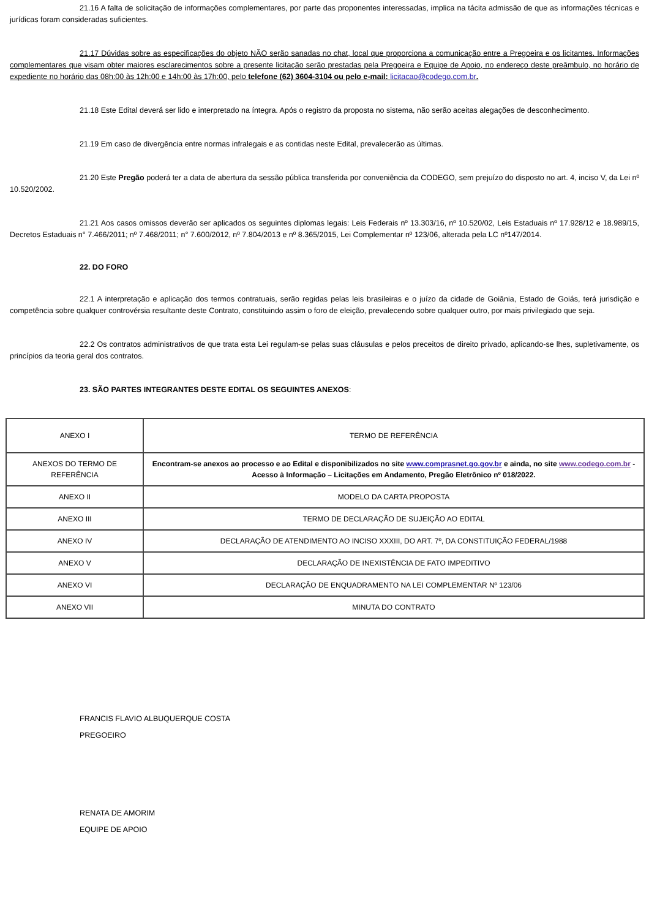21.16 A falta de solicitação de informações complementares, por parte das proponentes interessadas, implica na tácita admissão de que as informações técnicas e jurídicas foram consideradas suficientes.
21.17 Dúvidas sobre as especificações do objeto NÃO serão sanadas no chat, local que proporciona a comunicação entre a Pregoeira e os licitantes. Informações complementares que visam obter maiores esclarecimentos sobre a presente licitação serão prestadas pela Pregoeira e Equipe de Apoio, no endereço deste preâmbulo, no horário de expediente no horário das 08h:00 às 12h:00 e 14h:00 às 17h:00, pelo telefone (62) 3604-3104 ou pelo e-mail: licitacao@codego.com.br.
21.18 Este Edital deverá ser lido e interpretado na íntegra. Após o registro da proposta no sistema, não serão aceitas alegações de desconhecimento.
21.19 Em caso de divergência entre normas infralegais e as contidas neste Edital, prevalecerão as últimas.
21.20 Este Pregão poderá ter a data de abertura da sessão pública transferida por conveniência da CODEGO, sem prejuízo do disposto no art. 4, inciso V, da Lei nº 10.520/2002.
21.21 Aos casos omissos deverão ser aplicados os seguintes diplomas legais: Leis Federais nº 13.303/16, nº 10.520/02, Leis Estaduais nº 17.928/12 e 18.989/15, Decretos Estaduais n° 7.466/2011; nº 7.468/2011; n° 7.600/2012, nº 7.804/2013 e nº 8.365/2015, Lei Complementar nº 123/06, alterada pela LC nº147/2014.
22. DO FORO
22.1 A interpretação e aplicação dos termos contratuais, serão regidas pelas leis brasileiras e o juízo da cidade de Goiânia, Estado de Goiás, terá jurisdição e competência sobre qualquer controvérsia resultante deste Contrato, constituindo assim o foro de eleição, prevalecendo sobre qualquer outro, por mais privilegiado que seja.
22.2 Os contratos administrativos de que trata esta Lei regulam-se pelas suas cláusulas e pelos preceitos de direito privado, aplicando-se lhes, supletivamente, os princípios da teoria geral dos contratos.
23. SÃO PARTES INTEGRANTES DESTE EDITAL OS SEGUINTES ANEXOS:
| ANEXO I | TERMO DE REFERÊNCIA |
| ANEXOS DO TERMO DE REFERÊNCIA | Encontram-se anexos ao processo e ao Edital e disponibilizados no site www.comprasnet.go.gov.br e ainda, no site www.codego.com.br - Acesso à Informação – Licitações em Andamento, Pregão Eletrônico nº 018/2022. |
| ANEXO II | MODELO DA CARTA PROPOSTA |
| ANEXO III | TERMO DE DECLARAÇÃO DE SUJEIÇÃO AO EDITAL |
| ANEXO IV | DECLARAÇÃO DE ATENDIMENTO AO INCISO XXXIII, DO ART. 7º, DA CONSTITUIÇÃO FEDERAL/1988 |
| ANEXO V | DECLARAÇÃO DE INEXISTÊNCIA DE FATO IMPEDITIVO |
| ANEXO VI | DECLARAÇÃO DE ENQUADRAMENTO NA LEI COMPLEMENTAR Nº 123/06 |
| ANEXO VII | MINUTA DO CONTRATO |
FRANCIS FLAVIO ALBUQUERQUE COSTA
PREGOEIRO
RENATA DE AMORIM
EQUIPE DE APOIO